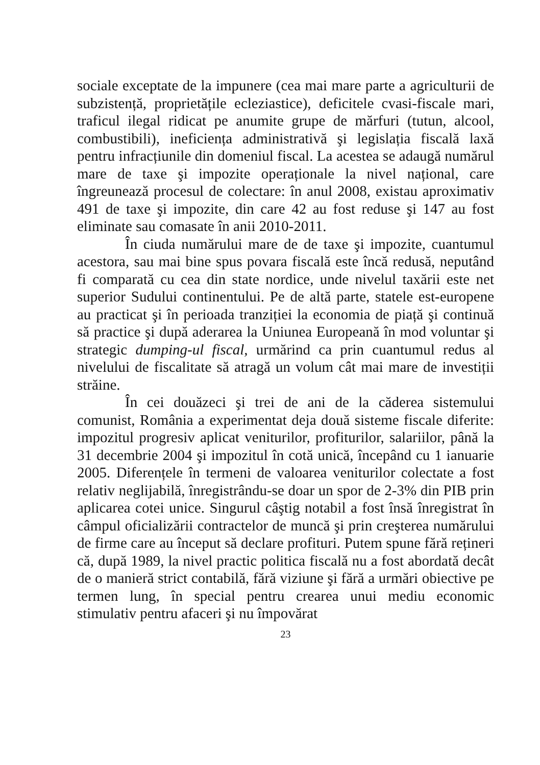sociale exceptate de la impunere (cea mai mare parte a agriculturii de subzistență, proprietățile ecleziastice), deficitele cvasi-fiscale mari, traficul ilegal ridicat pe anumite grupe de mărfuri (tutun, alcool, combustibili), ineficiența administrativă şi legislația fiscală laxă pentru infracțiunile din domeniul fiscal. La acestea se adaugă numărul mare de taxe şi impozite operaționale la nivel național, care îngreunează procesul de colectare: în anul 2008, existau aproximativ 491 de taxe şi impozite, din care 42 au fost reduse şi 147 au fost eliminate sau comasate în anii 2010-2011.
În ciuda numărului mare de de taxe şi impozite, cuantumul acestora, sau mai bine spus povara fiscală este încă redusă, neputând fi comparată cu cea din state nordice, unde nivelul taxării este net superior Sudului continentului. Pe de altă parte, statele est-europene au practicat şi în perioada tranziției la economia de piață şi continuă să practice şi după aderarea la Uniunea Europeană în mod voluntar şi strategic dumping-ul fiscal, urmărind ca prin cuantumul redus al nivelului de fiscalitate să atragă un volum cât mai mare de investiții străine.
În cei douăzeci şi trei de ani de la căderea sistemului comunist, România a experimentat deja două sisteme fiscale diferite: impozitul progresiv aplicat veniturilor, profiturilor, salariilor, până la 31 decembrie 2004 şi impozitul în cotă unică, începând cu 1 ianuarie 2005. Diferențele în termeni de valoarea veniturilor colectate a fost relativ neglijabilă, înregistrându-se doar un spor de 2-3% din PIB prin aplicarea cotei unice. Singurul câştig notabil a fost însă înregistrat în câmpul oficializării contractelor de muncă şi prin creşterea numărului de firme care au început să declare profituri. Putem spune fără rețineri că, după 1989, la nivel practic politica fiscală nu a fost abordată decât de o manieră strict contabilă, fără viziune şi fără a urmări obiective pe termen lung, în special pentru crearea unui mediu economic stimulativ pentru afaceri şi nu împovărat
23